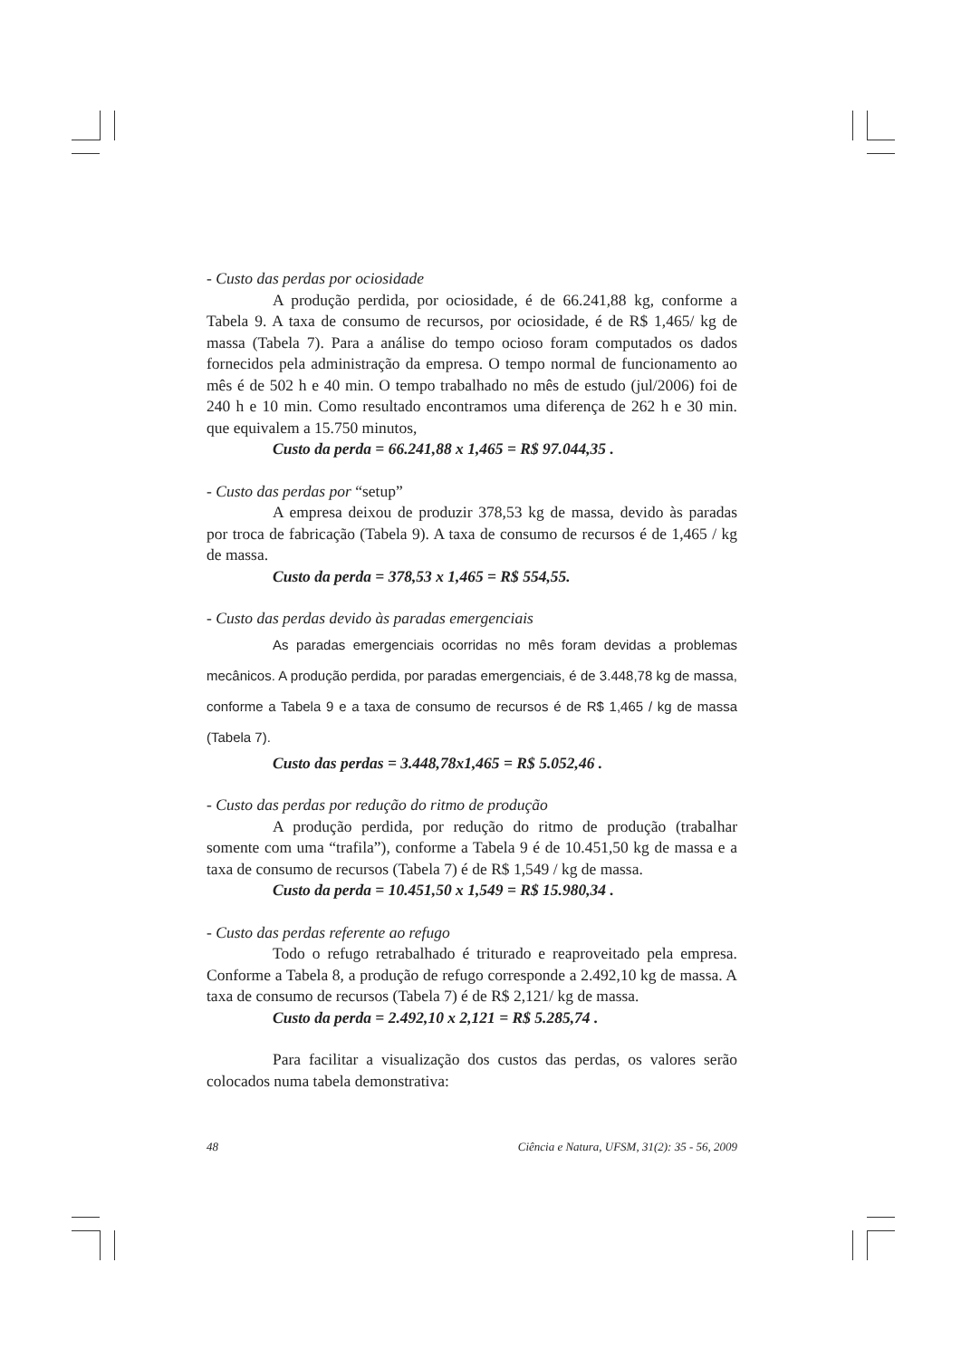- Custo das perdas por ociosidade
A produção perdida, por ociosidade, é de 66.241,88 kg, conforme a Tabela 9. A taxa de consumo de recursos, por ociosidade, é de R$ 1,465/ kg de massa (Tabela 7). Para a análise do tempo ocioso foram computados os dados fornecidos pela administração da empresa. O tempo normal de funcionamento ao mês é de 502 h e 40 min. O tempo trabalhado no mês de estudo (jul/2006) foi de 240 h e 10 min. Como resultado encontramos uma diferença de 262 h e 30 min. que equivalem a 15.750 minutos,
Custo da perda = 66.241,88 x 1,465 = R$ 97.044,35 .
- Custo das perdas por “setup”
A empresa deixou de produzir 378,53 kg de massa, devido às paradas por troca de fabricação (Tabela 9). A taxa de consumo de recursos é de 1,465 / kg de massa.
Custo da perda = 378,53 x 1,465 = R$ 554,55.
- Custo das perdas devido às paradas emergenciais
As paradas emergenciais ocorridas no mês foram devidas a problemas mecânicos. A produção perdida, por paradas emergenciais, é de 3.448,78 kg de massa, conforme a Tabela 9 e a taxa de consumo de recursos é de R$ 1,465 / kg de massa (Tabela 7).
Custo das perdas = 3.448,78x1,465 = R$ 5.052,46 .
- Custo das perdas por redução do ritmo de produção
A produção perdida, por redução do ritmo de produção (trabalhar somente com uma “trafila”), conforme a Tabela 9 é de 10.451,50 kg de massa e a taxa de consumo de recursos (Tabela 7) é de R$ 1,549 / kg de massa.
Custo da perda = 10.451,50 x 1,549 = R$ 15.980,34 .
- Custo das perdas referente ao refugo
Todo o refugo retrabalhado é triturado e reaproveitado pela empresa. Conforme a Tabela 8, a produção de refugo corresponde a 2.492,10 kg de massa. A taxa de consumo de recursos (Tabela 7) é de R$ 2,121/ kg de massa.
Custo da perda = 2.492,10 x 2,121 = R$ 5.285,74 .
Para facilitar a visualização dos custos das perdas, os valores serão colocados numa tabela demonstrativa:
48 Ciência e Natura, UFSM, 31(2): 35 - 56, 2009